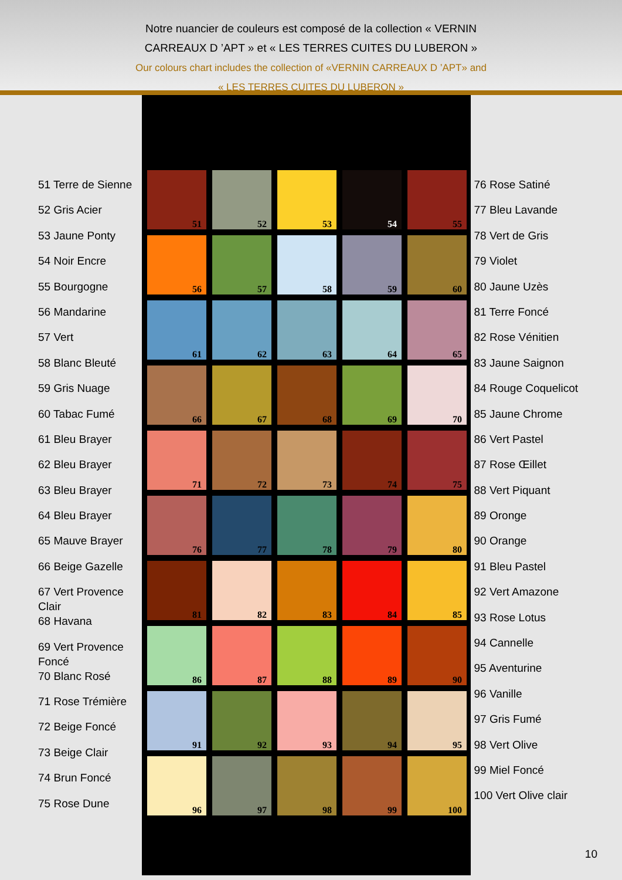Notre nuancier de couleurs est composé de la collection « VERNIN
CARREAUX D ’APT » et « LES TERRES CUITES DU LUBERON »
Our colours chart includes the collection of «VERNIN CARREAUX D ’APT» and
« LES TERRES CUITES DU LUBERON »
51 Terre de Sienne
52 Gris Acier
53 Jaune Ponty
54 Noir Encre
55 Bourgogne
56 Mandarine
57 Vert
58 Blanc Bleuté
59 Gris Nuage
60 Tabac Fumé
61 Bleu Brayer
62 Bleu Brayer
63 Bleu Brayer
64 Bleu Brayer
65 Mauve Brayer
66 Beige Gazelle
67 Vert Provence Clair
68 Havana
69 Vert Provence Foncé
70 Blanc Rosé
71 Rose Trémière
72 Beige Foncé
73 Beige Clair
74 Brun Foncé
75 Rose Dune
51
52
53
54
55
56
57
58
59
60
61
62
63
64
65
66
67
68
69
70
71
72
73
74
75
76
77
78
79
80
81
82
83
84
85
86
87
88
89
90
91
92
93
94
95
96
97
98
99
100
76 Rose Satiné
77 Bleu Lavande
78 Vert de Gris
79 Violet
80 Jaune Uzès
81 Terre Foncé
82 Rose Vénitien
83 Jaune Saignon
84 Rouge Coquelicot
85 Jaune Chrome
86 Vert Pastel
87 Rose Œillet
88 Vert Piquant
89 Oronge
90 Orange
91 Bleu Pastel
92 Vert Amazone
93 Rose Lotus
94 Cannelle
95 Aventurine
96 Vanille
97 Gris Fumé
98 Vert Olive
99 Miel Foncé
100 Vert Olive clair
10